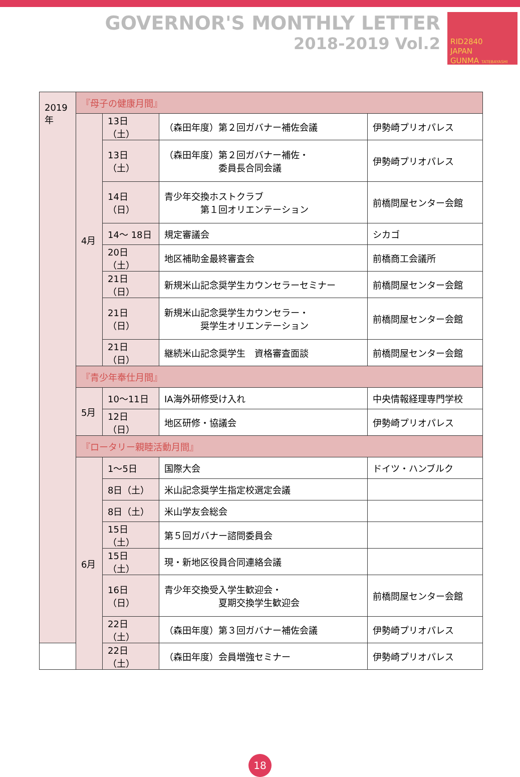GOVERNOR'S MONTHLY LETTER
2018-2019 Vol.2
RID2840
JAPAN
GUNMA TATEBAYASHI
| 2019年 | 『母子の健康月間』 | | | |
| | 4月 | 13日（土） | （森田年度）第２回ガバナー補佐会議 | 伊勢崎プリオパレス |
| | | 13日（土） | （森田年度）第２回ガバナー補佐・ 委員長合同会議 | 伊勢崎プリオパレス |
| | | 14日（日） | 青少年交換ホストクラブ 第１回オリエンテーション | 前橋問屋センター会館 |
| | | 14～ 18日 | 規定審議会 | シカゴ |
| | | 20日（土） | 地区補助金最終審査会 | 前橋商工会議所 |
| | | 21日（日） | 新規米山記念奨学生カウンセラーセミナー | 前橋問屋センター会館 |
| | | 21日（日） | 新規米山記念奨学生カウンセラー・ 奨学生オリエンテーション | 前橋問屋センター会館 |
| | | 21日（日） | 継続米山記念奨学生 資格審査面談 | 前橋問屋センター会館 |
| | 『青少年奉仕月間』 | | | |
| | 5月 | 10～11日 | IA海外研修受け入れ | 中央情報経理専門学校 |
| | | 12日（日） | 地区研修・協議会 | 伊勢崎プリオパレス |
| | 『ロータリー親睦活動月間』 | | | |
| | 6月 | 1～5日 | 国際大会 | ドイツ・ハンブルク |
| | | 8日（土） | 米山記念奨学生指定校選定会議 | |
| | | 8日（土） | 米山学友会総会 | |
| | | 15日（土） | 第５回ガバナー諮問委員会 | |
| | | 15日（土） | 現・新地区役員合同連絡会議 | |
| | | 16日（日） | 青少年交換受入学生歓迎会・ 夏期交換学生歓迎会 | 前橋問屋センター会館 |
| | | 22日（土） | （森田年度）第３回ガバナー補佐会議 | 伊勢崎プリオパレス |
| | | 22日（土） | （森田年度）会員増強セミナー | 伊勢崎プリオパレス |
18